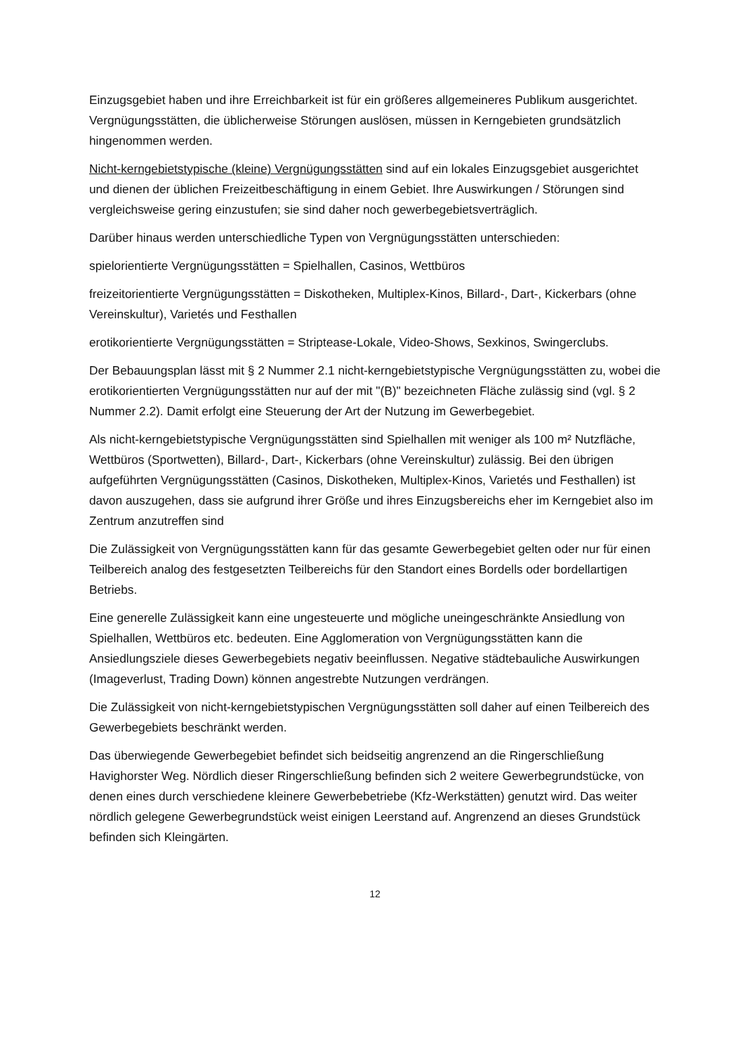Einzugsgebiet haben und ihre Erreichbarkeit ist für ein größeres allgemeineres Publikum ausgerichtet. Vergnügungsstätten, die üblicherweise Störungen auslösen, müssen in Kerngebieten grundsätzlich hingenommen werden.
Nicht-kerngebietstypische (kleine) Vergnügungsstätten sind auf ein lokales Einzugsgebiet ausgerichtet und dienen der üblichen Freizeitbeschäftigung in einem Gebiet. Ihre Auswirkungen / Störungen sind vergleichsweise gering einzustufen; sie sind daher noch gewerbegebietsverträglich.
Darüber hinaus werden unterschiedliche Typen von Vergnügungsstätten unterschieden:
spielorientierte Vergnügungsstätten = Spielhallen, Casinos, Wettbüros
freizeitorientierte Vergnügungsstätten = Diskotheken, Multiplex-Kinos, Billard-, Dart-, Kickerbars (ohne Vereinskultur), Varietés und Festhallen
erotikorientierte Vergnügungsstätten = Striptease-Lokale, Video-Shows, Sexkinos, Swingerclubs.
Der Bebauungsplan lässt mit § 2 Nummer 2.1 nicht-kerngebietstypische Vergnügungsstätten zu, wobei die erotikorientierten Vergnügungsstätten nur auf der mit "(B)" bezeichneten Fläche zulässig sind (vgl. § 2 Nummer 2.2). Damit erfolgt eine Steuerung der Art der Nutzung im Gewerbegebiet.
Als nicht-kerngebietstypische Vergnügungsstätten sind Spielhallen mit weniger als 100 m² Nutzfläche, Wettbüros (Sportwetten), Billard-, Dart-, Kickerbars (ohne Vereinskultur) zulässig. Bei den übrigen aufgeführten Vergnügungsstätten (Casinos, Diskotheken, Multiplex-Kinos, Varietés und Festhallen) ist davon auszugehen, dass sie aufgrund ihrer Größe und ihres Einzugsbereichs eher im Kerngebiet also im Zentrum anzutreffen sind
Die Zulässigkeit von Vergnügungsstätten kann für das gesamte Gewerbegebiet gelten oder nur für einen Teilbereich analog des festgesetzten Teilbereichs für den Standort eines Bordells oder bordellartigen Betriebs.
Eine generelle Zulässigkeit kann eine ungesteuerte und mögliche uneingeschränkte Ansiedlung von Spielhallen, Wettbüros etc. bedeuten. Eine Agglomeration von Vergnügungsstätten kann die Ansiedlungsziele dieses Gewerbegebiets negativ beeinflussen. Negative städtebauliche Auswirkungen (Imageverlust, Trading Down) können angestrebte Nutzungen verdrängen.
Die Zulässigkeit von nicht-kerngebietstypischen Vergnügungsstätten soll daher auf einen Teilbereich des Gewerbegebiets beschränkt werden.
Das überwiegende Gewerbegebiet befindet sich beidseitig angrenzend an die Ringerschließung Havighorster Weg. Nördlich dieser Ringerschließung befinden sich 2 weitere Gewerbegrundstücke, von denen eines durch verschiedene kleinere Gewerbebetriebe (Kfz-Werkstätten) genutzt wird. Das weiter nördlich gelegene Gewerbegrundstück weist einigen Leerstand auf. Angrenzend an dieses Grundstück befinden sich Kleingärten.
12